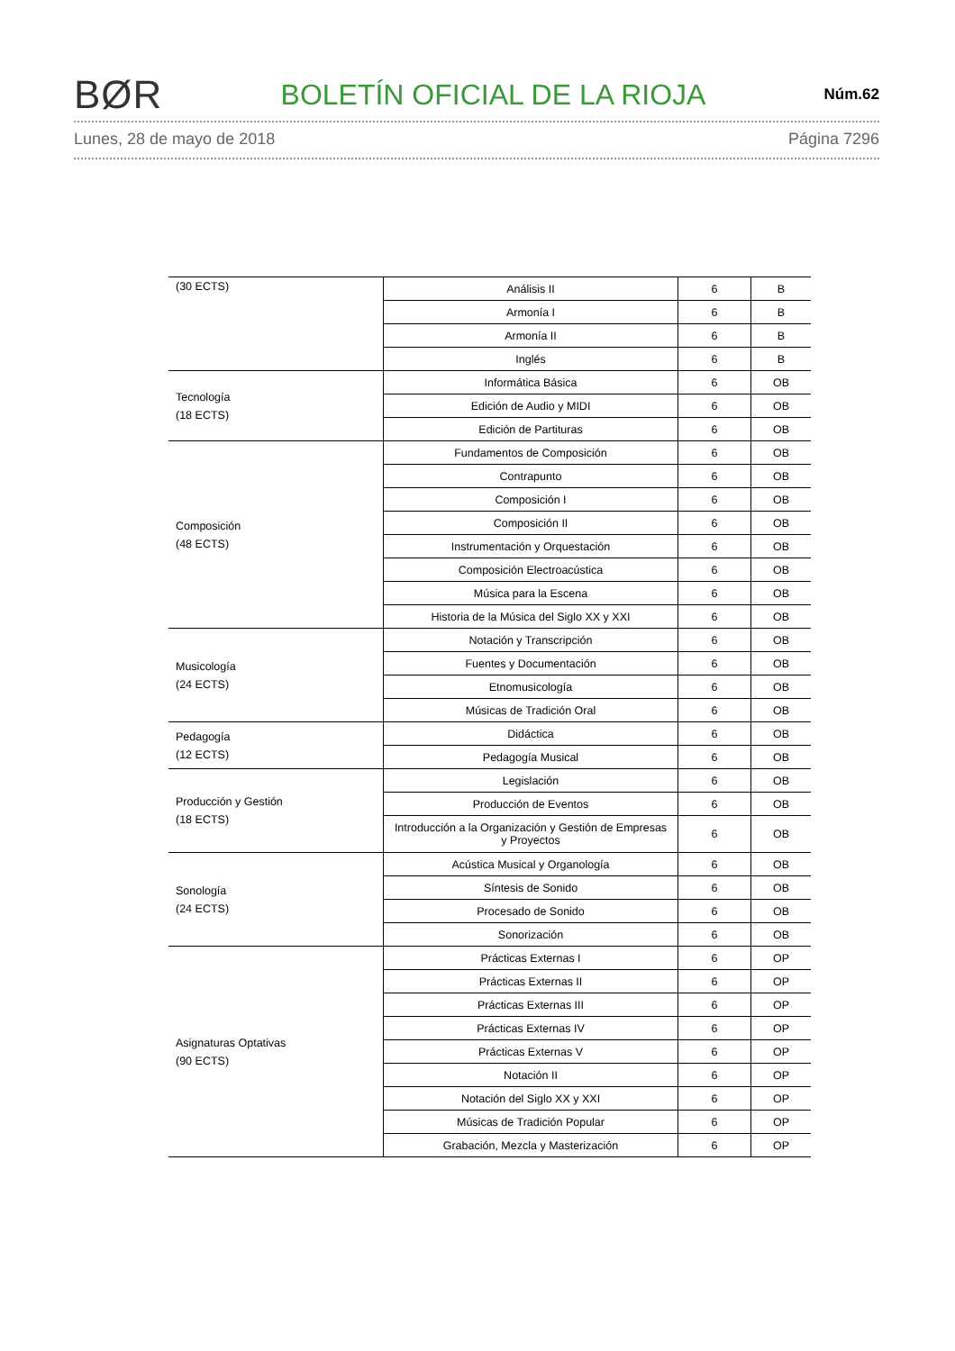BØR BOLETÍN OFICIAL DE LA RIOJA Núm.62
Lunes, 28 de mayo de 2018 Página 7296
| (30 ECTS) | Análisis II | 6 | B |
| | Armonía I | 6 | B |
| | Armonía II | 6 | B |
| | Inglés | 6 | B |
| Tecnología (18 ECTS) | Informática Básica | 6 | OB |
| | Edición de Audio y MIDI | 6 | OB |
| | Edición de Partituras | 6 | OB |
| Composición (48 ECTS) | Fundamentos de Composición | 6 | OB |
| | Contrapunto | 6 | OB |
| | Composición I | 6 | OB |
| | Composición II | 6 | OB |
| | Instrumentación y Orquestación | 6 | OB |
| | Composición Electroacústica | 6 | OB |
| | Música para la Escena | 6 | OB |
| | Historia de la Música del Siglo XX y XXI | 6 | OB |
| Musicología (24 ECTS) | Notación y Transcripción | 6 | OB |
| | Fuentes y Documentación | 6 | OB |
| | Etnomusicología | 6 | OB |
| | Músicas de Tradición Oral | 6 | OB |
| Pedagogía (12 ECTS) | Didáctica | 6 | OB |
| | Pedagogía Musical | 6 | OB |
| Producción y Gestión (18 ECTS) | Legislación | 6 | OB |
| | Producción de Eventos | 6 | OB |
| | Introducción a la Organización y Gestión de Empresas y Proyectos | 6 | OB |
| Sonología (24 ECTS) | Acústica Musical y Organología | 6 | OB |
| | Síntesis de Sonido | 6 | OB |
| | Procesado de Sonido | 6 | OB |
| | Sonorización | 6 | OB |
| Asignaturas Optativas (90 ECTS) | Prácticas Externas I | 6 | OP |
| | Prácticas Externas II | 6 | OP |
| | Prácticas Externas III | 6 | OP |
| | Prácticas Externas IV | 6 | OP |
| | Prácticas Externas V | 6 | OP |
| | Notación II | 6 | OP |
| | Notación del Siglo XX y XXI | 6 | OP |
| | Músicas de Tradición Popular | 6 | OP |
| | Grabación, Mezcla y Masterización | 6 | OP |